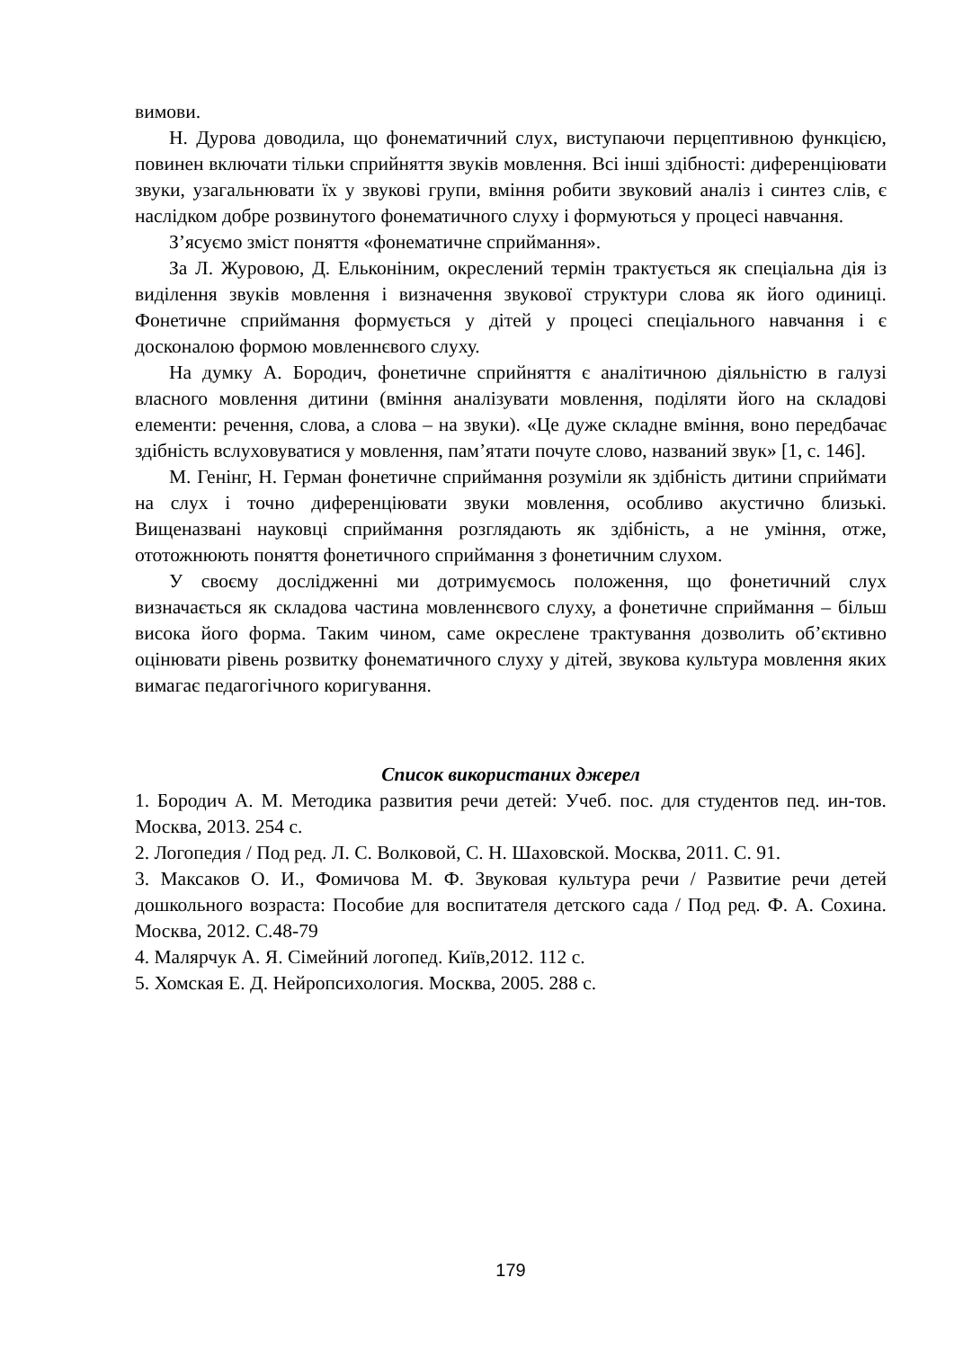вимови.
Н. Дурова доводила, що фонематичний слух, виступаючи перцептивною функцією, повинен включати тільки сприйняття звуків мовлення. Всі інші здібності: диференціювати звуки, узагальнювати їх у звукові групи, вміння робити звуковий аналіз і синтез слів, є наслідком добре розвинутого фонематичного слуху і формуються у процесі навчання.
З’ясуємо зміст поняття «фонематичне сприймання».
За Л. Журовою, Д. Ельконіним, окреслений термін трактується як спеціальна дія із виділення звуків мовлення і визначення звукової структури слова як його одиниці. Фонетичне сприймання формується у дітей у процесі спеціального навчання і є досконалою формою мовленнєвого слуху.
На думку А. Бородич, фонетичне сприйняття є аналітичною діяльністю в галузі власного мовлення дитини (вміння аналізувати мовлення, поділяти його на складові елементи: речення, слова, а слова – на звуки). «Це дуже складне вміння, воно передбачає здібність вслуховуватися у мовлення, пам’ятати почуте слово, названий звук» [1, с. 146].
М. Генінг, Н. Герман фонетичне сприймання розуміли як здібність дитини сприймати на слух і точно диференціювати звуки мовлення, особливо акустично близькі. Вищеназвані науковці сприймання розглядають як здібність, а не уміння, отже, ототожнюють поняття фонетичного сприймання з фонетичним слухом.
У своєму дослідженні ми дотримуємось положення, що фонетичний слух визначається як складова частина мовленнєвого слуху, а фонетичне сприймання – більш висока його форма. Таким чином, саме окреслене трактування дозволить об’єктивно оцінювати рівень розвитку фонематичного слуху у дітей, звукова культура мовлення яких вимагає педагогічного коригування.
Список використаних джерел
1. Бородич А. М. Методика развития речи детей: Учеб. пос. для студентов пед. ин-тов. Москва, 2013. 254 с.
2. Логопедия / Под ред. Л. С. Волковой, С. Н. Шаховской. Москва, 2011. С. 91.
3. Максаков О. И., Фомичова М. Ф. Звуковая культура речи / Развитие речи детей дошкольного возраста: Пособие для воспитателя детского сада / Под ред. Ф. А. Сохина. Москва, 2012. С.48-79
4. Малярчук А. Я. Сімейний логопед. Київ,2012. 112 с.
5. Хомская Е. Д. Нейропсихология. Москва, 2005. 288 с.
179